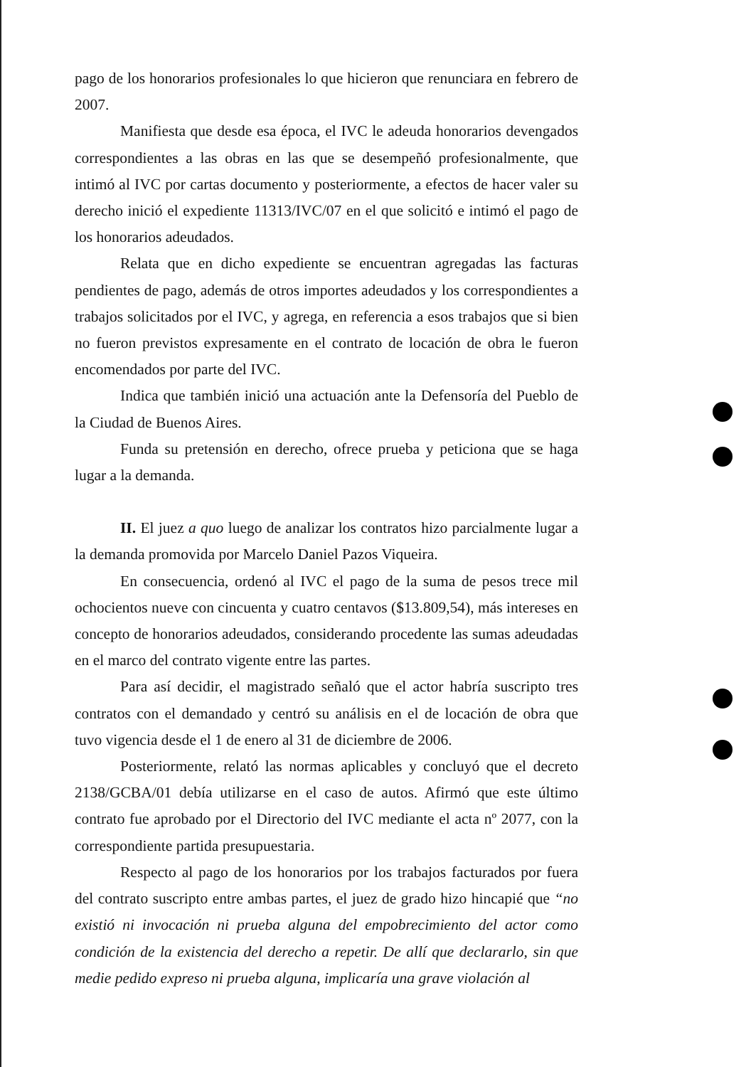pago de los honorarios profesionales lo que hicieron que renunciara en febrero de 2007.
Manifiesta que desde esa época, el IVC le adeuda honorarios devengados correspondientes a las obras en las que se desempeñó profesionalmente, que intimó al IVC por cartas documento y posteriormente, a efectos de hacer valer su derecho inició el expediente 11313/IVC/07 en el que solicitó e intimó el pago de los honorarios adeudados.
Relata que en dicho expediente se encuentran agregadas las facturas pendientes de pago, además de otros importes adeudados y los correspondientes a trabajos solicitados por el IVC, y agrega, en referencia a esos trabajos que si bien no fueron previstos expresamente en el contrato de locación de obra le fueron encomendados por parte del IVC.
Indica que también inició una actuación ante la Defensoría del Pueblo de la Ciudad de Buenos Aires.
Funda su pretensión en derecho, ofrece prueba y peticiona que se haga lugar a la demanda.
II. El juez a quo luego de analizar los contratos hizo parcialmente lugar a la demanda promovida por Marcelo Daniel Pazos Viqueira.
En consecuencia, ordenó al IVC el pago de la suma de pesos trece mil ochocientos nueve con cincuenta y cuatro centavos ($13.809,54), más intereses en concepto de honorarios adeudados, considerando procedente las sumas adeudadas en el marco del contrato vigente entre las partes.
Para así decidir, el magistrado señaló que el actor habría suscripto tres contratos con el demandado y centró su análisis en el de locación de obra que tuvo vigencia desde el 1 de enero al 31 de diciembre de 2006.
Posteriormente, relató las normas aplicables y concluyó que el decreto 2138/GCBA/01 debía utilizarse en el caso de autos. Afirmó que este último contrato fue aprobado por el Directorio del IVC mediante el acta nº 2077, con la correspondiente partida presupuestaria.
Respecto al pago de los honorarios por los trabajos facturados por fuera del contrato suscripto entre ambas partes, el juez de grado hizo hincapié que “no existió ni invocación ni prueba alguna del empobrecimiento del actor como condición de la existencia del derecho a repetir. De allí que declararlo, sin que medie pedido expreso ni prueba alguna, implicaría una grave violación al